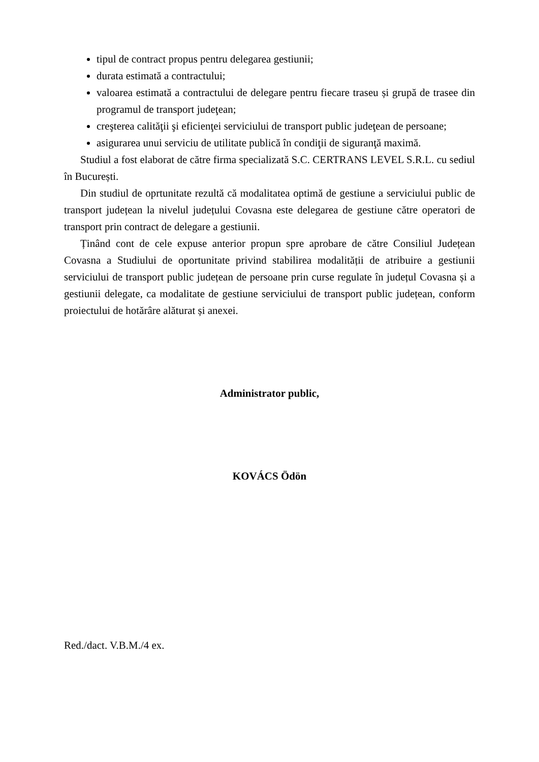tipul de contract propus pentru delegarea gestiunii;
durata estimată a contractului;
valoarea estimată a contractului de delegare pentru fiecare traseu și grupă de trasee din programul de transport judeţean;
creşterea calităţii şi eficienţei serviciului de transport public judeţean de persoane;
asigurarea unui serviciu de utilitate publică în condiţii de siguranţă maximă.
Studiul a fost elaborat de către firma specializată S.C. CERTRANS LEVEL S.R.L. cu sediul în București.
Din studiul de oprtunitate rezultă că modalitatea optimă de gestiune a serviciului public de transport județean la nivelul județului Covasna este delegarea de gestiune către operatori de transport prin contract de delegare a gestiunii.
Ținând cont de cele expuse anterior propun spre aprobare de către Consiliul Județean Covasna a Studiului de oportunitate privind stabilirea modalității de atribuire a gestiunii serviciului de transport public județean de persoane prin curse regulate în județul Covasna și a gestiunii delegate, ca modalitate de gestiune serviciului de transport public județean, conform proiectului de hotărâre alăturat și anexei.
Administrator public,
KOVÁCS Ödön
Red./dact. V.B.M./4 ex.